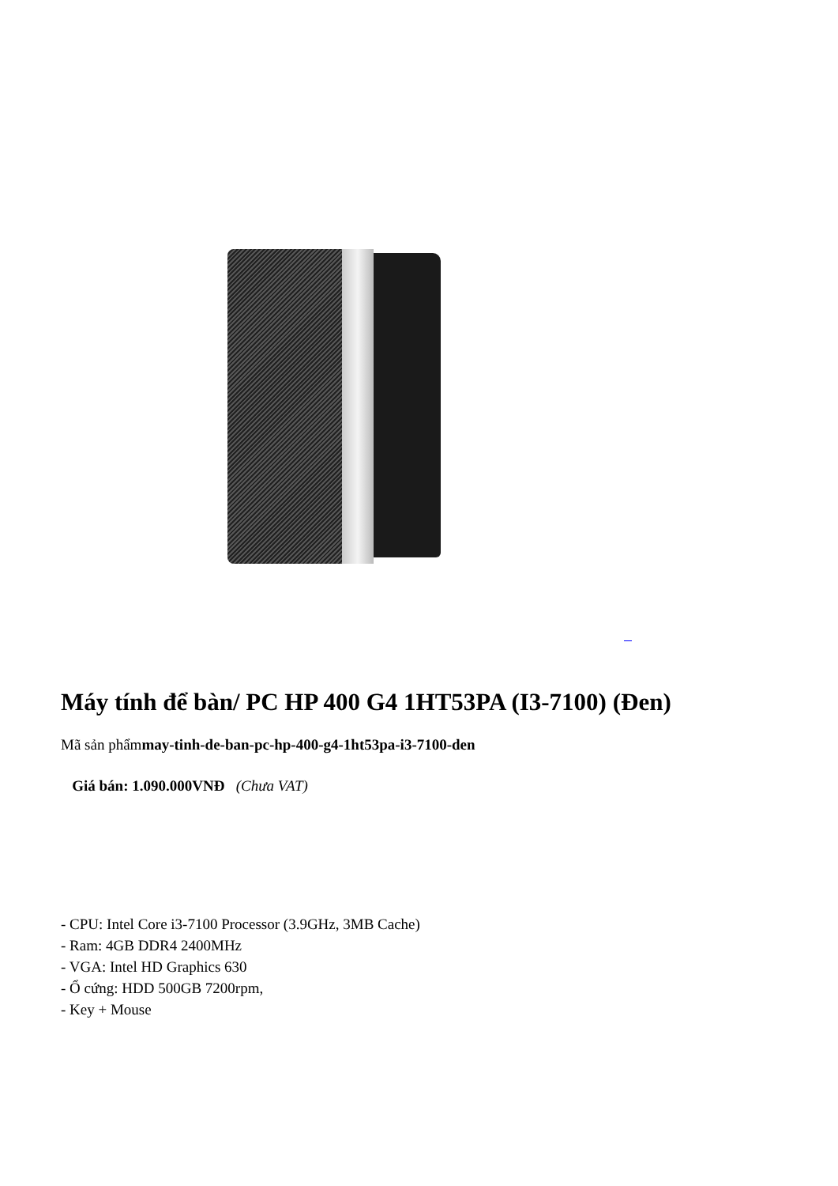Máy tính để bàn/ PC HP 400 G4 1HT53PA (I3-7100) (Đen)
Mã sản phẩmmay-tinh-de-ban-pc-hp-400-g4-1ht53pa-i3-7100-den
Giá bán: 1.090.000VNĐ (Chưa VAT)
- CPU: Intel Core i3-7100 Processor (3.9GHz, 3MB Cache)
- Ram: 4GB DDR4 2400MHz
- VGA: Intel HD Graphics 630
- Ổ cứng: HDD 500GB 7200rpm,
- Key + Mouse